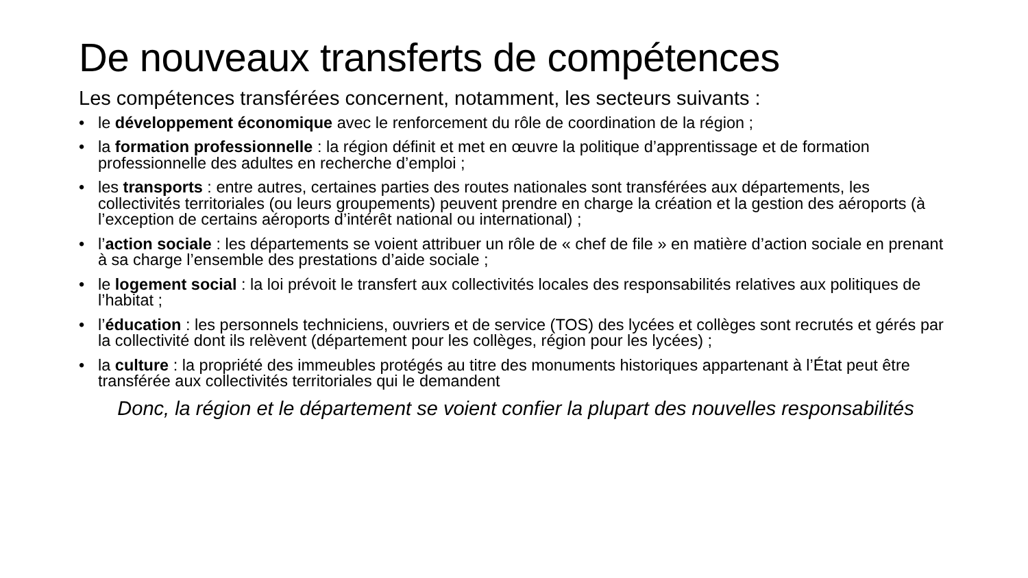De nouveaux transferts de compétences
Les compétences transférées concernent, notamment, les secteurs suivants :
• le développement économique avec le renforcement du rôle de coordination de la région ;
• la formation professionnelle : la région définit et met en œuvre la politique d’apprentissage et de formation professionnelle des adultes en recherche d’emploi ;
• les transports : entre autres, certaines parties des routes nationales sont transférées aux départements, les collectivités territoriales (ou leurs groupements) peuvent prendre en charge la création et la gestion des aéroports (à l’exception de certains aéroports d’intérêt national ou international) ;
• l’action sociale : les départements se voient attribuer un rôle de « chef de file » en matière d’action sociale en prenant à sa charge l’ensemble des prestations d’aide sociale ;
• le logement social : la loi prévoit le transfert aux collectivités locales des responsabilités relatives aux politiques de l’habitat ;
• l’éducation : les personnels techniciens, ouvriers et de service (TOS) des lycées et collèges sont recrutés et gérés par la collectivité dont ils relèvent (département pour les collèges, région pour les lycées) ;
• la culture : la propriété des immeubles protégés au titre des monuments historiques appartenant à l’État peut être transférée aux collectivités territoriales qui le demandent
Donc, la région et le département se voient confier la plupart des nouvelles responsabilités